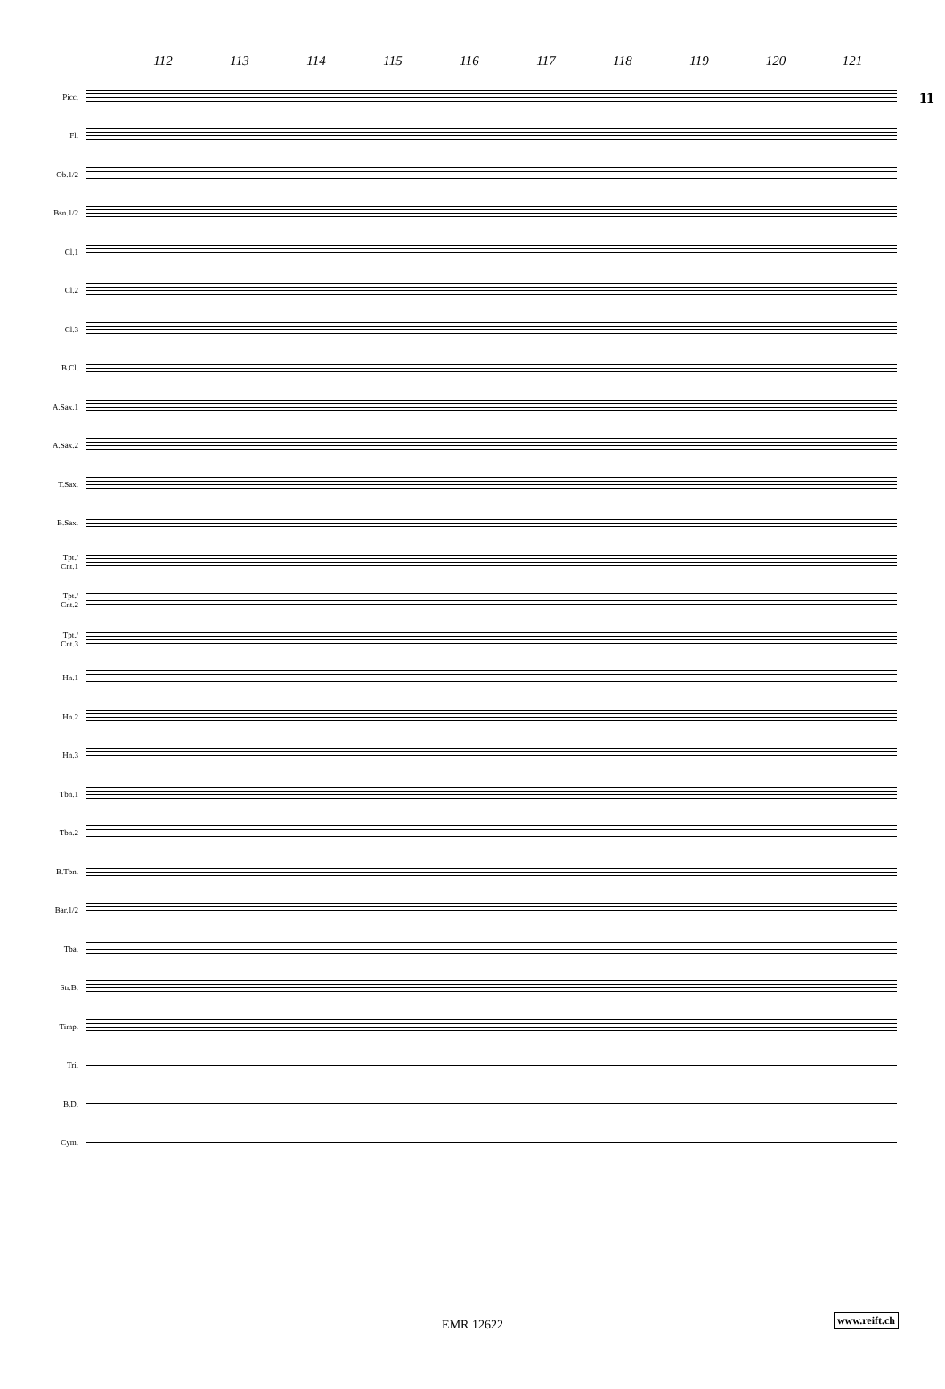11
112 113 114 115 116 117 118 119 120 121
Picc.
Fl.
Ob.1/2
Bsn.1/2
Cl.1
Cl.2
Cl.3
B.Cl.
A.Sax.1
A.Sax.2
T.Sax.
B.Sax.
Tpt./
Cnt.1
Tpt./
Cnt.2
Tpt./
Cnt.3
Hn.1
Hn.2
Hn.3
Tbn.1
Tbn.2
B.Tbn.
Bar.1/2
Tba.
Str.B.
Timp.
Tri.
B.D.
Cym.
EMR 12622 www.reift.ch